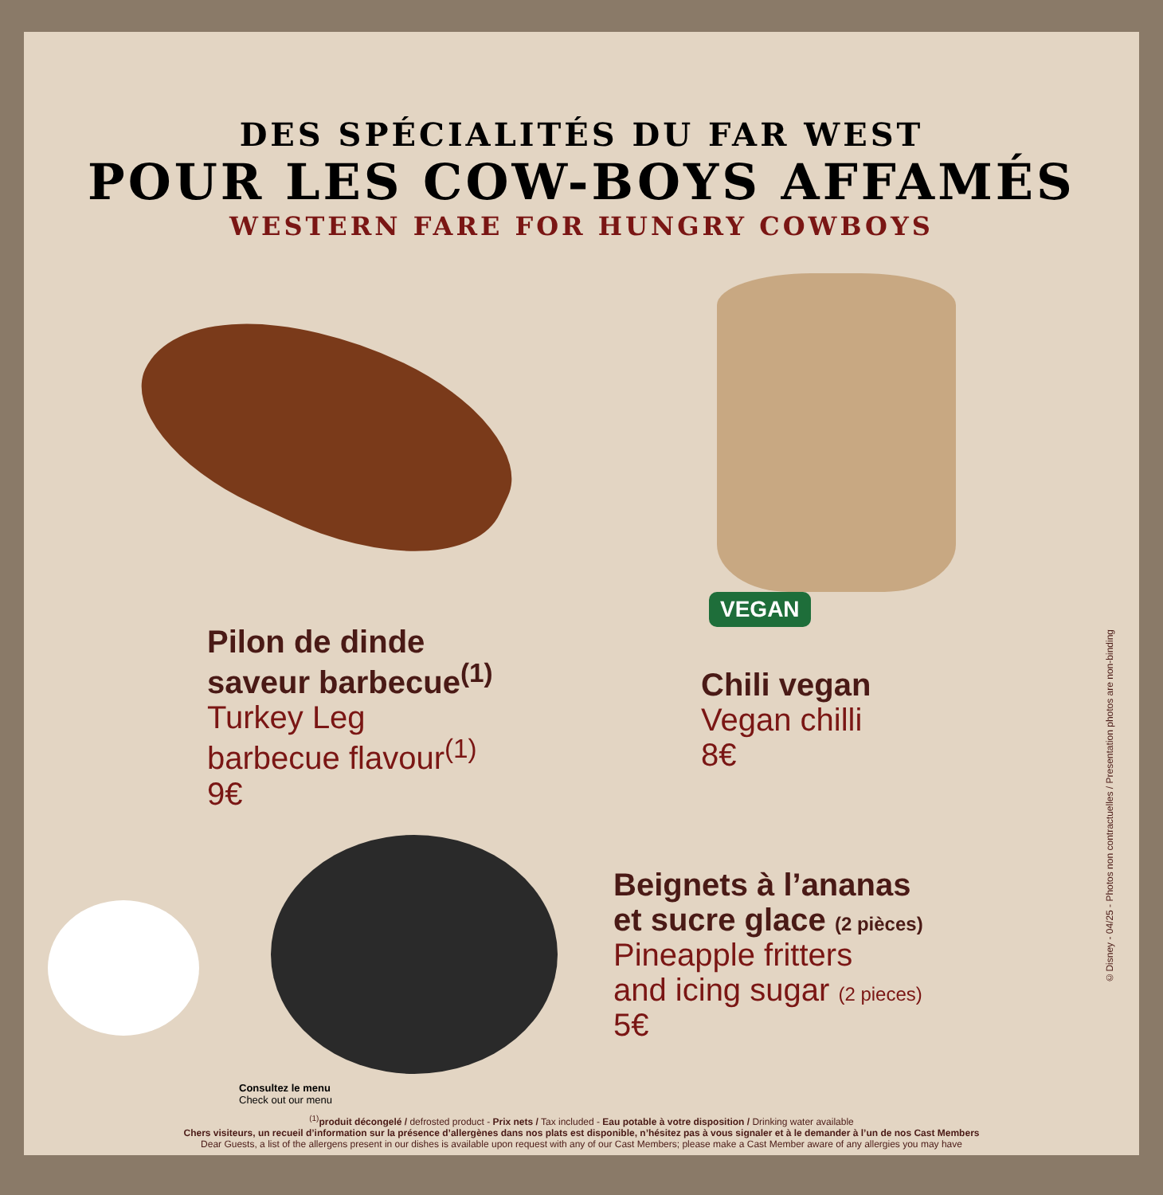DES SPÉCIALITÉS DU FAR WEST
POUR LES COW-BOYS AFFAMÉS
WESTERN FARE FOR HUNGRY COWBOYS
Pilon de dinde
saveur barbecue<sup>(1)</sup>
Turkey Leg
barbecue flavour<sup>(1)</sup>
9€
VEGAN
Chili vegan
Vegan chilli
8€
Beignets à l’ananas
et sucre glace (2 pièces)
Pineapple fritters
and icing sugar (2 pieces)
5€
Consultez le menu
Check out our menu
<sup>(1)</sup> produit décongelé / defrosted product - Prix nets / Tax included - Eau potable à votre disposition / Drinking water available
Chers visiteurs, un recueil d’information sur la présence d’allergènes dans nos plats est disponible, n’hésitez pas à vous signaler et à le demander à l’un de nos Cast Members
Dear Guests, a list of the allergens present in our dishes is available upon request with any of our Cast Members; please make a Cast Member aware of any allergies you may have
©Disney - 04/25 - Photos non contractuelles / Presentation photos are non-binding